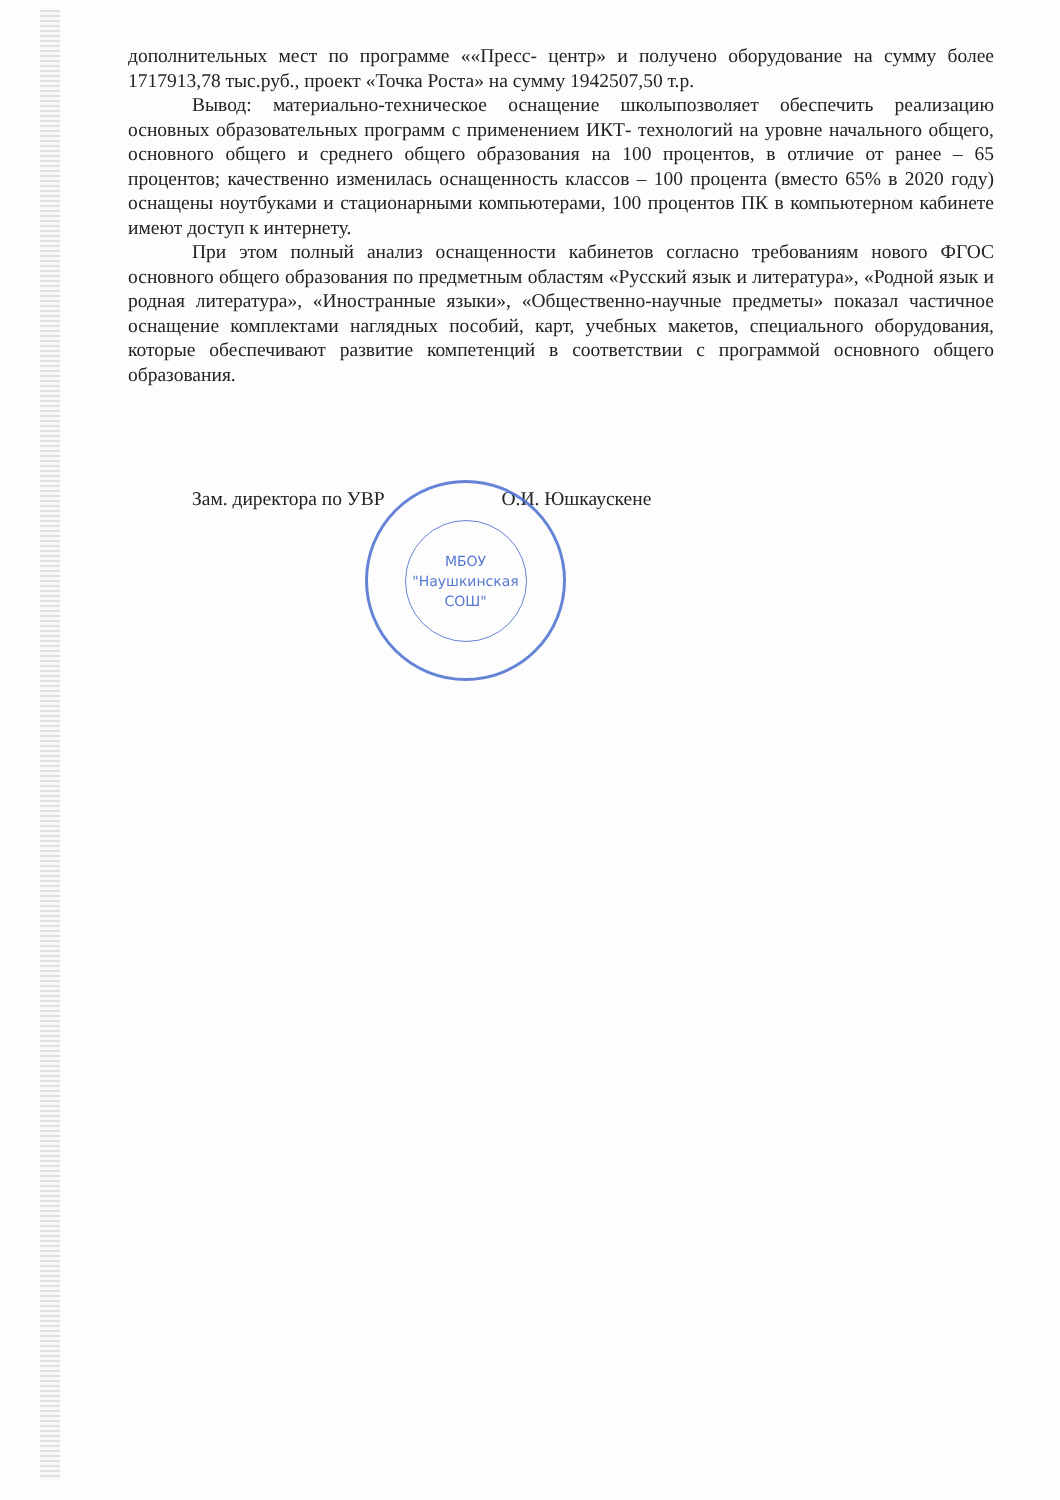дополнительных мест по программе ««Пресс- центр» и получено оборудование на сумму более 1717913,78 тыс.руб., проект «Точка Роста» на сумму 1942507,50 т.р.
Вывод: материально-техническое оснащение школыпозволяет обеспечить реализацию основных образовательных программ с применением ИКТ- технологий на уровне начального общего, основного общего и среднего общего образования на 100 процентов, в отличие от ранее – 65 процентов; качественно изменилась оснащенность классов – 100 процента (вместо 65% в 2020 году) оснащены ноутбуками и стационарными компьютерами, 100 процентов ПК в компьютерном кабинете имеют доступ к интернету.
При этом полный анализ оснащенности кабинетов согласно требованиям нового ФГОС основного общего образования по предметным областям «Русский язык и литература», «Родной язык и родная литература», «Иностранные языки», «Общественно-научные предметы» показал частичное оснащение комплектами наглядных пособий, карт, учебных макетов, специального оборудования, которые обеспечивают развитие компетенций в соответствии с программой основного общего образования.
Зам. директора по УВР О.И. Юшкаускене
МБОУ
"Наушкинская
СОШ"